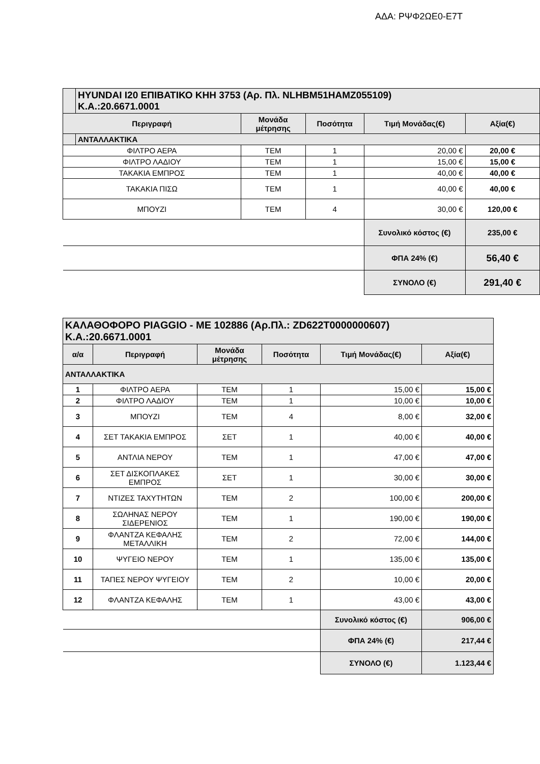ΑΔΑ: ΡΨΦ2ΩΕ0-Ε7Τ
| | HYUNDAI I20 ΕΠΙΒΑΤΙΚΟ ΚΗΗ 3753 (Αρ. Πλ. NLHBM51HAMZ055109) Κ.Α.:20.6671.0001 | | | | |
| Περιγραφή | | Μονάδα μέτρησης | Ποσότητα | Τιμή Μονάδας(€) | Αξία(€) |
| | ΑΝΤΑΛΛΑΚΤΙΚΑ | | | | |
| ΦΙΛΤΡΟ ΑΕΡΑ | | ΤΕΜ | 1 | 20,00 € | 20,00 € |
| ΦΙΛΤΡΟ ΛΑΔΙΟΥ | | ΤΕΜ | 1 | 15,00 € | 15,00 € |
| ΤΑΚΑΚΙΑ ΕΜΠΡΟΣ | | ΤΕΜ | 1 | 40,00 € | 40,00 € |
| ΤΑΚΑΚΙΑ ΠΙΣΩ | | ΤΕΜ | 1 | 40,00 € | 40,00 € |
| ΜΠΟΥΖΙ | | ΤΕΜ | 4 | 30,00 € | 120,00 € |
| | | | | Συνολικό κόστος (€) | 235,00 € |
| | | | | ΦΠΑ 24% (€) | 56,40 € |
| | | | | ΣΥΝΟΛΟ (€) | 291,40 € |
| ΚΑΛΑΘΟΦΟΡΟ PIAGGIO - ΜΕ 102886 (Αρ.Πλ.: ZD622T0000000607) Κ.Α.:20.6671.0001 | | | | | |
| α/α | Περιγραφή | Μονάδα μέτρησης | Ποσότητα | Τιμή Μονάδας(€) | Αξία(€) |
| ΑΝΤΑΛΛΑΚΤΙΚΑ | | | | | |
| 1 | ΦΙΛΤΡΟ ΑΕΡΑ | ΤΕΜ | 1 | 15,00 € | 15,00 € |
| 2 | ΦΙΛΤΡΟ ΛΑΔΙΟΥ | ΤΕΜ | 1 | 10,00 € | 10,00 € |
| 3 | ΜΠΟΥΖΙ | ΤΕΜ | 4 | 8,00 € | 32,00 € |
| 4 | ΣΕΤ ΤΑΚΑΚΙΑ ΕΜΠΡΟΣ | ΣΕΤ | 1 | 40,00 € | 40,00 € |
| 5 | ΑΝΤΛΙΑ ΝΕΡΟΥ | ΤΕΜ | 1 | 47,00 € | 47,00 € |
| 6 | ΣΕΤ ΔΙΣΚΟΠΛΑΚΕΣ ΕΜΠΡΟΣ | ΣΕΤ | 1 | 30,00 € | 30,00 € |
| 7 | ΝΤΙΖΕΣ ΤΑΧΥΤΗΤΩΝ | ΤΕΜ | 2 | 100,00 € | 200,00 € |
| 8 | ΣΩΛΗΝΑΣ ΝΕΡΟΥ ΣΙΔΕΡΕΝΙΟΣ | ΤΕΜ | 1 | 190,00 € | 190,00 € |
| 9 | ΦΛΑΝΤΖΑ ΚΕΦΑΛΗΣ ΜΕΤΑΛΛΙΚΗ | ΤΕΜ | 2 | 72,00 € | 144,00 € |
| 10 | ΨΥΓΕΙΟ ΝΕΡΟΥ | ΤΕΜ | 1 | 135,00 € | 135,00 € |
| 11 | ΤΑΠΕΣ ΝΕΡΟΥ ΨΥΓΕΙΟΥ | ΤΕΜ | 2 | 10,00 € | 20,00 € |
| 12 | ΦΛΑΝΤΖΑ ΚΕΦΑΛΗΣ | ΤΕΜ | 1 | 43,00 € | 43,00 € |
| | | | | Συνολικό κόστος (€) | 906,00 € |
| | | | | ΦΠΑ 24% (€) | 217,44 € |
| | | | | ΣΥΝΟΛΟ (€) | 1.123,44 € |